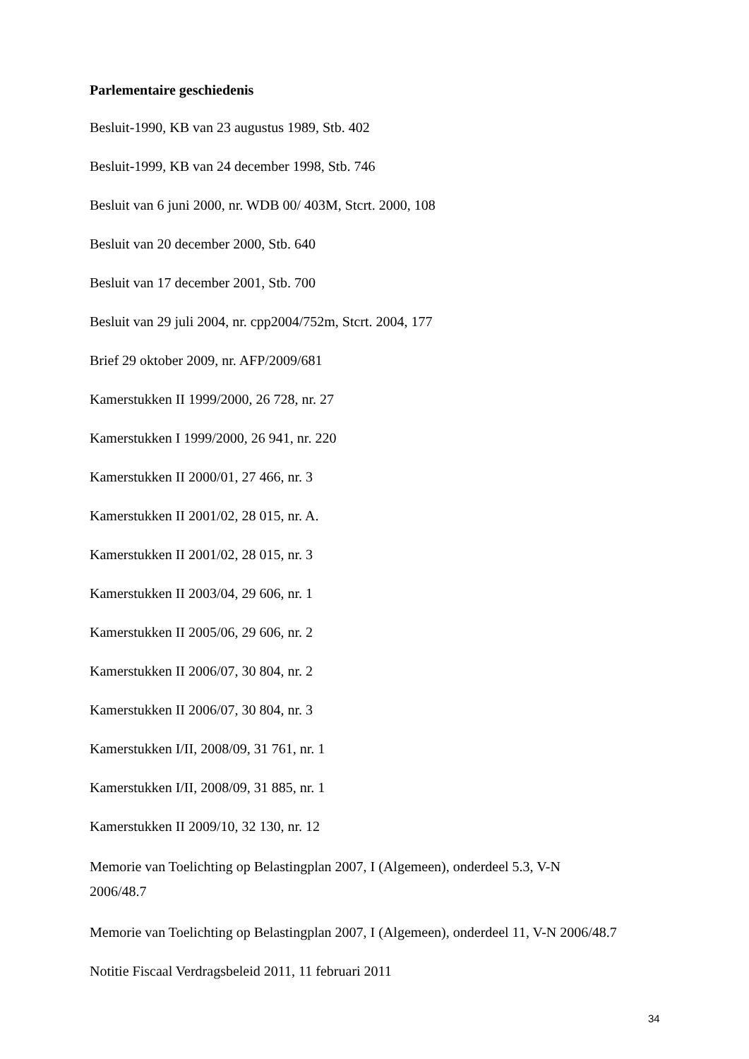Parlementaire geschiedenis
Besluit-1990, KB van 23 augustus 1989, Stb. 402
Besluit-1999, KB van 24 december 1998, Stb. 746
Besluit van 6 juni 2000, nr. WDB 00/ 403M, Stcrt. 2000, 108
Besluit van 20 december 2000, Stb. 640
Besluit van 17 december 2001, Stb. 700
Besluit van 29 juli 2004, nr. cpp2004/752m, Stcrt. 2004, 177
Brief 29 oktober 2009, nr. AFP/2009/681
Kamerstukken II 1999/2000, 26 728, nr. 27
Kamerstukken I 1999/2000, 26 941, nr. 220
Kamerstukken II 2000/01, 27 466, nr. 3
Kamerstukken II 2001/02, 28 015, nr. A.
Kamerstukken II 2001/02, 28 015, nr. 3
Kamerstukken II 2003/04, 29 606, nr. 1
Kamerstukken II 2005/06, 29 606, nr. 2
Kamerstukken II 2006/07, 30 804, nr. 2
Kamerstukken II 2006/07, 30 804, nr. 3
Kamerstukken I/II, 2008/09, 31 761, nr. 1
Kamerstukken I/II, 2008/09, 31 885, nr. 1
Kamerstukken II 2009/10, 32 130, nr. 12
Memorie van Toelichting op Belastingplan 2007, I (Algemeen), onderdeel 5.3, V-N 2006/48.7
Memorie van Toelichting op Belastingplan 2007, I (Algemeen), onderdeel 11, V-N 2006/48.7
Notitie Fiscaal Verdragsbeleid 2011, 11 februari 2011
34